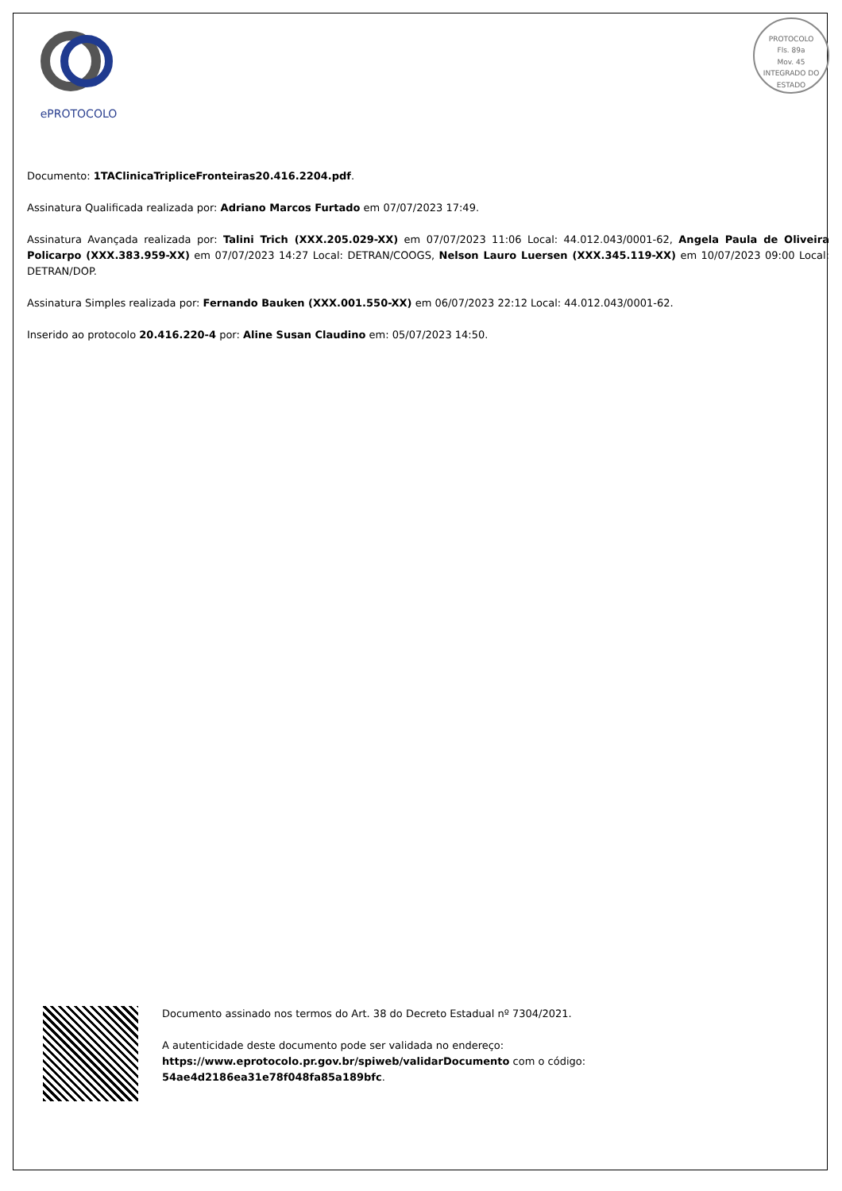ePROTOCOLO
PROTOCOLO
Fls. 89a
Mov. 45
INTEGRADO DO ESTADO
Documento: 1TAClinicaTripliceFronteiras20.416.2204.pdf.
Assinatura Qualificada realizada por: Adriano Marcos Furtado em 07/07/2023 17:49.
Assinatura Avançada realizada por: Talini Trich (XXX.205.029-XX) em 07/07/2023 11:06 Local: 44.012.043/0001-62, Angela Paula de Oliveira Policarpo (XXX.383.959-XX) em 07/07/2023 14:27 Local: DETRAN/COOGS, Nelson Lauro Luersen (XXX.345.119-XX) em 10/07/2023 09:00 Local: DETRAN/DOP.
Assinatura Simples realizada por: Fernando Bauken (XXX.001.550-XX) em 06/07/2023 22:12 Local: 44.012.043/0001-62.
Inserido ao protocolo 20.416.220-4 por: Aline Susan Claudino em: 05/07/2023 14:50.
Documento assinado nos termos do Art. 38 do Decreto Estadual nº 7304/2021.
A autenticidade deste documento pode ser validada no endereço:
https://www.eprotocolo.pr.gov.br/spiweb/validarDocumento com o código:
54ae4d2186ea31e78f048fa85a189bfc.